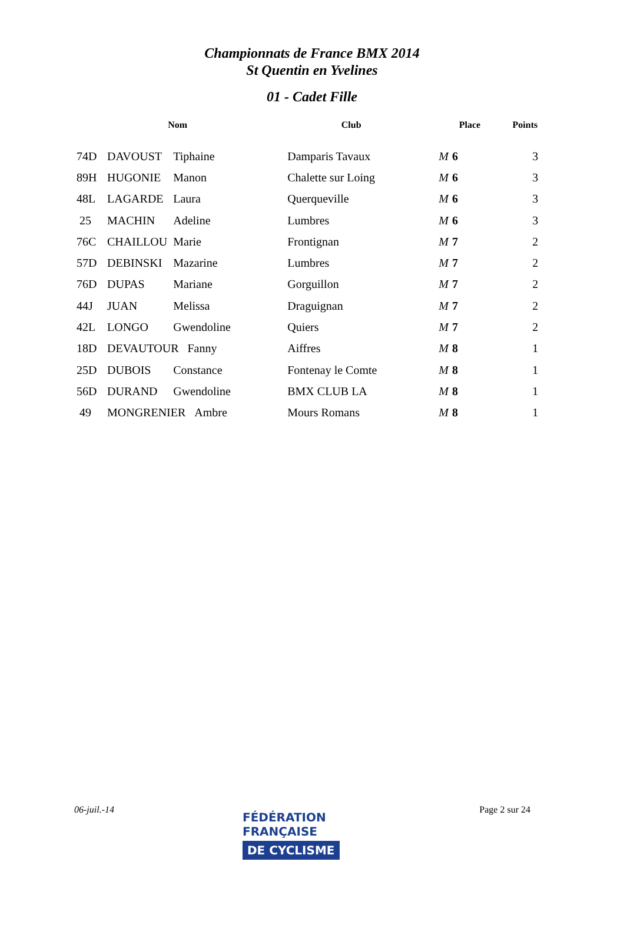Championnats de France BMX 2014
St Quentin en Yvelines
01 - Cadet Fille
| | | Nom | | Club | Place | Points |
| --- | --- | --- | --- | --- | --- | --- |
| 74D | DAVOUST | Tiphaine | | Damparis Tavaux | M 6 | 3 |
| 89H | HUGONIE | Manon | | Chalette sur Loing | M 6 | 3 |
| 48L | LAGARDE | Laura | | Querqueville | M 6 | 3 |
| 25 | MACHIN | Adeline | | Lumbres | M 6 | 3 |
| 76C | CHAILLOU | Marie | | Frontignan | M 7 | 2 |
| 57D | DEBINSKI | Mazarine | | Lumbres | M 7 | 2 |
| 76D | DUPAS | Mariane | | Gorguillon | M 7 | 2 |
| 44J | JUAN | Melissa | | Draguignan | M 7 | 2 |
| 42L | LONGO | Gwendoline | | Quiers | M 7 | 2 |
| 18D | DEVAUTOUR Fanny | | | Aiffres | M 8 | 1 |
| 25D | DUBOIS | Constance | | Fontenay le Comte | M 8 | 1 |
| 56D | DURAND | Gwendoline | | BMX CLUB LA | M 8 | 1 |
| 49 | MONGRENIER Ambre | | | Mours Romans | M 8 | 1 |
06-juil.-14 Page 2 sur 24
FÉDÉRATION
FRANÇAISE
DE CYCLISME